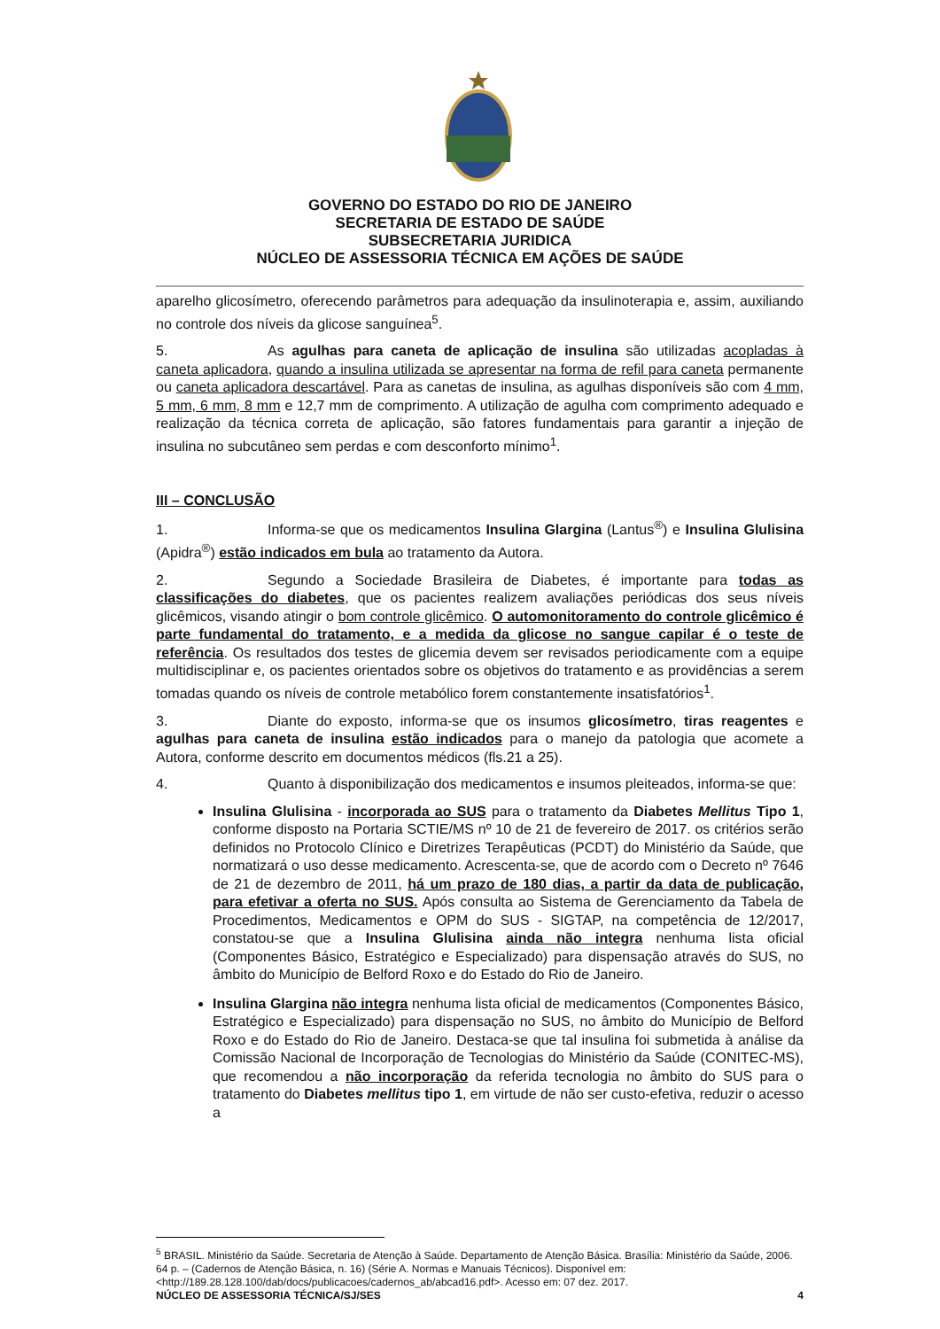GOVERNO DO ESTADO DO RIO DE JANEIRO
SECRETARIA DE ESTADO DE SAÚDE
SUBSECRETARIA JURIDICA
NÚCLEO DE ASSESSORIA TÉCNICA EM AÇÕES DE SAÚDE
aparelho glicosímetro, oferecendo parâmetros para adequação da insulinoterapia e, assim, auxiliando no controle dos níveis da glicose sanguínea<sup>5</sup>.
5. As agulhas para caneta de aplicação de insulina são utilizadas acopladas à caneta aplicadora, quando a insulina utilizada se apresentar na forma de refil para caneta permanente ou caneta aplicadora descartável. Para as canetas de insulina, as agulhas disponíveis são com 4 mm, 5 mm, 6 mm, 8 mm e 12,7 mm de comprimento. A utilização de agulha com comprimento adequado e realização da técnica correta de aplicação, são fatores fundamentais para garantir a injeção de insulina no subcutâneo sem perdas e com desconforto mínimo<sup>1</sup>.
III – CONCLUSÃO
1. Informa-se que os medicamentos Insulina Glargina (Lantus<sup>®</sup>) e Insulina Glulisina (Apidra<sup>®</sup>) estão indicados em bula ao tratamento da Autora.
2. Segundo a Sociedade Brasileira de Diabetes, é importante para todas as classificações do diabetes, que os pacientes realizem avaliações periódicas dos seus níveis glicêmicos, visando atingir o bom controle glicêmico. O automonitoramento do controle glicêmico é parte fundamental do tratamento, e a medida da glicose no sangue capilar é o teste de referência. Os resultados dos testes de glicemia devem ser revisados periodicamente com a equipe multidisciplinar e, os pacientes orientados sobre os objetivos do tratamento e as providências a serem tomadas quando os níveis de controle metabólico forem constantemente insatisfatórios<sup>1</sup>.
3. Diante do exposto, informa-se que os insumos glicosímetro, tiras reagentes e agulhas para caneta de insulina estão indicados para o manejo da patologia que acomete a Autora, conforme descrito em documentos médicos (fls.21 a 25).
4. Quanto à disponibilização dos medicamentos e insumos pleiteados, informa-se que:
Insulina Glulisina - incorporada ao SUS para o tratamento da Diabetes Mellitus Tipo 1, conforme disposto na Portaria SCTIE/MS nº 10 de 21 de fevereiro de 2017. os critérios serão definidos no Protocolo Clínico e Diretrizes Terapêuticas (PCDT) do Ministério da Saúde, que normatizará o uso desse medicamento. Acrescenta-se, que de acordo com o Decreto nº 7646 de 21 de dezembro de 2011, há um prazo de 180 dias, a partir da data de publicação, para efetivar a oferta no SUS. Após consulta ao Sistema de Gerenciamento da Tabela de Procedimentos, Medicamentos e OPM do SUS - SIGTAP, na competência de 12/2017, constatou-se que a Insulina Glulisina ainda não integra nenhuma lista oficial (Componentes Básico, Estratégico e Especializado) para dispensação através do SUS, no âmbito do Município de Belford Roxo e do Estado do Rio de Janeiro.
Insulina Glargina não integra nenhuma lista oficial de medicamentos (Componentes Básico, Estratégico e Especializado) para dispensação no SUS, no âmbito do Município de Belford Roxo e do Estado do Rio de Janeiro. Destaca-se que tal insulina foi submetida à análise da Comissão Nacional de Incorporação de Tecnologias do Ministério da Saúde (CONITEC-MS), que recomendou a não incorporação da referida tecnologia no âmbito do SUS para o tratamento do Diabetes mellitus tipo 1, em virtude de não ser custo-efetiva, reduzir o acesso a
<sup>5</sup> BRASIL. Ministério da Saúde. Secretaria de Atenção à Saúde. Departamento de Atenção Básica. Brasília: Ministério da Saúde, 2006. 64 p. – (Cadernos de Atenção Básica, n. 16) (Série A. Normas e Manuais Técnicos). Disponível em: <http://189.28.128.100/dab/docs/publicacoes/cadernos_ab/abcad16.pdf>. Acesso em: 07 dez. 2017.
NÚCLEO DE ASSESSORIA TÉCNICA/SJ/SES 4